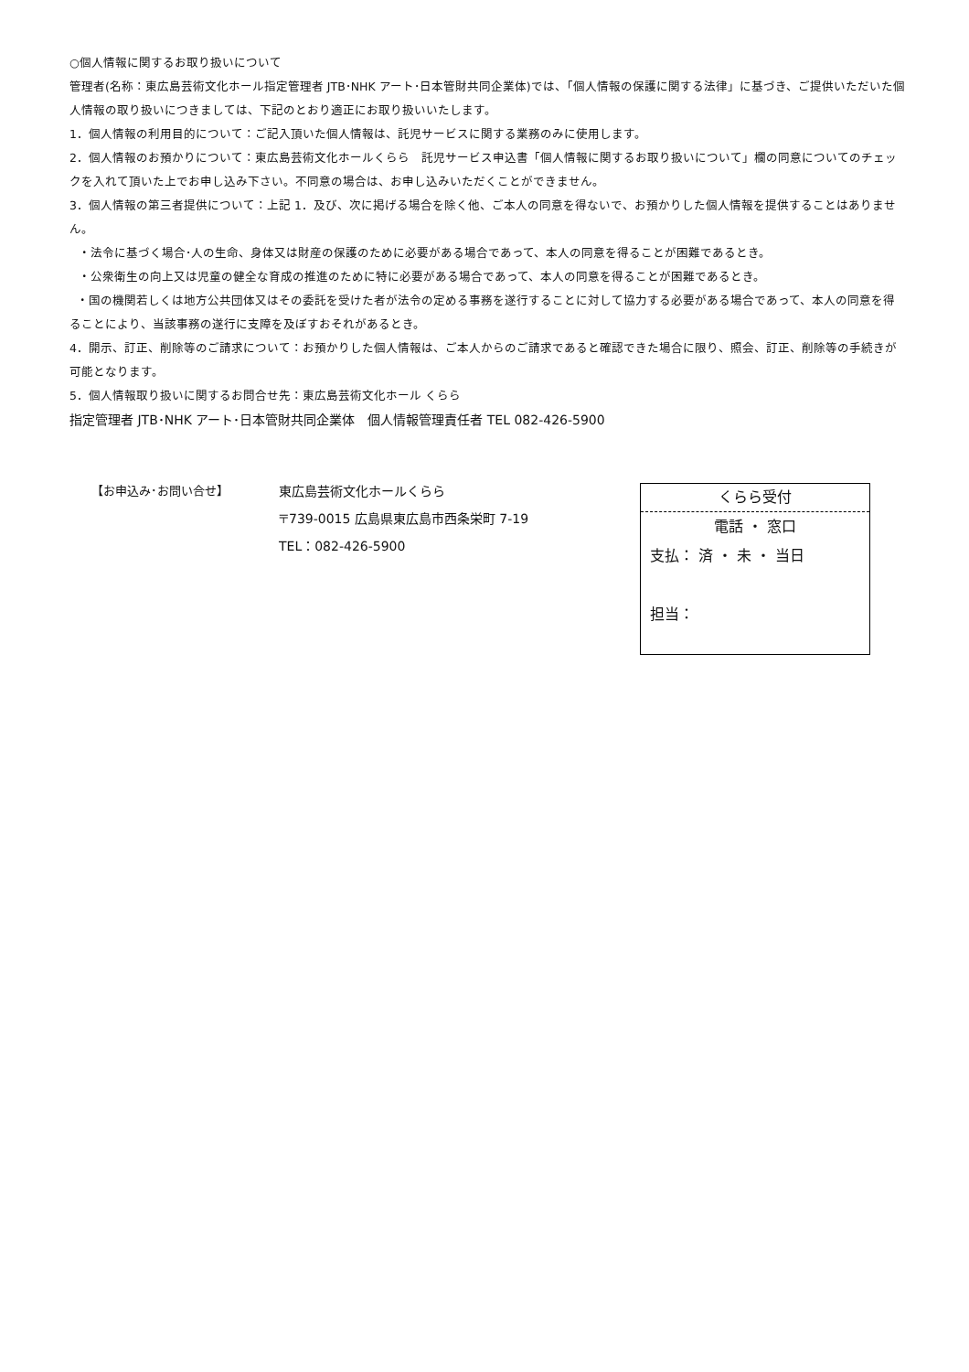○個人情報に関するお取り扱いについて
管理者(名称：東広島芸術文化ホール指定管理者 JTB･NHK アート･日本管財共同企業体)では、「個人情報の保護に関する法律」に基づき、ご提供いただいた個人情報の取り扱いにつきましては、下記のとおり適正にお取り扱いいたします。
1．個人情報の利用目的について：ご記入頂いた個人情報は、託児サービスに関する業務のみに使用します。
2．個人情報のお預かりについて：東広島芸術文化ホールくらら　託児サービス申込書「個人情報に関するお取り扱いについて」欄の同意についてのチェックを入れて頂いた上でお申し込み下さい。不同意の場合は、お申し込みいただくことができません。
3．個人情報の第三者提供について：上記 1．及び、次に掲げる場合を除く他、ご本人の同意を得ないで、お預かりした個人情報を提供することはありません。
・法令に基づく場合･人の生命、身体又は財産の保護のために必要がある場合であって、本人の同意を得ることが困難であるとき。
・公衆衛生の向上又は児童の健全な育成の推進のために特に必要がある場合であって、本人の同意を得ることが困難であるとき。
・国の機関若しくは地方公共団体又はその委託を受けた者が法令の定める事務を遂行することに対して協力する必要がある場合であって、本人の同意を得ることにより、当該事務の遂行に支障を及ぼすおそれがあるとき。
4．開示、訂正、削除等のご請求について：お預かりした個人情報は、ご本人からのご請求であると確認できた場合に限り、照会、訂正、削除等の手続きが可能となります。
5．個人情報取り扱いに関するお問合せ先：東広島芸術文化ホール くらら
指定管理者 JTB･NHK アート･日本管財共同企業体　個人情報管理責任者 TEL 082-426-5900
【お申込み･お問い合せ】 東広島芸術文化ホールくらら
〒739-0015 広島県東広島市西条栄町 7-19
TEL：082-426-5900
くらら受付
電話 ・ 窓口
支払： 済 ・ 未 ・ 当日
担当：